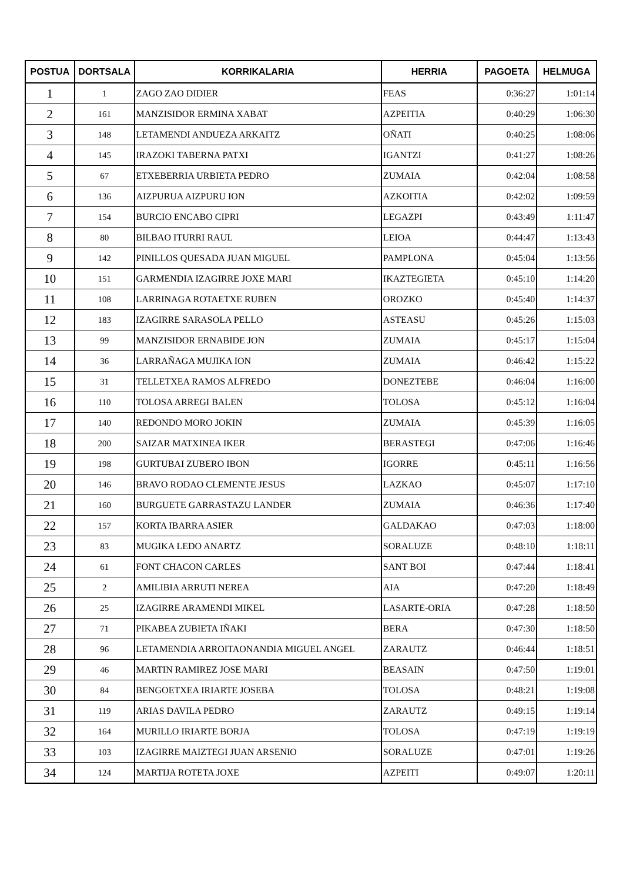| POSTUA | DORTSALA | KORRIKALARIA | HERRIA | PAGOETA | HELMUGA |
| --- | --- | --- | --- | --- | --- |
| 1 | 1 | ZAGO ZAO DIDIER | FEAS | 0:36:27 | 1:01:14 |
| 2 | 161 | MANZISIDOR ERMINA XABAT | AZPEITIA | 0:40:29 | 1:06:30 |
| 3 | 148 | LETAMENDI ANDUEZA ARKAITZ | OÑATI | 0:40:25 | 1:08:06 |
| 4 | 145 | IRAZOKI TABERNA PATXI | IGANTZI | 0:41:27 | 1:08:26 |
| 5 | 67 | ETXEBERRIA URBIETA PEDRO | ZUMAIA | 0:42:04 | 1:08:58 |
| 6 | 136 | AIZPURUA AIZPURU ION | AZKOITIA | 0:42:02 | 1:09:59 |
| 7 | 154 | BURCIO ENCABO CIPRI | LEGAZPI | 0:43:49 | 1:11:47 |
| 8 | 80 | BILBAO ITURRI RAUL | LEIOA | 0:44:47 | 1:13:43 |
| 9 | 142 | PINILLOS QUESADA JUAN MIGUEL | PAMPLONA | 0:45:04 | 1:13:56 |
| 10 | 151 | GARMENDIA IZAGIRRE JOXE MARI | IKAZTEGIETA | 0:45:10 | 1:14:20 |
| 11 | 108 | LARRINAGA ROTAETXE RUBEN | OROZKO | 0:45:40 | 1:14:37 |
| 12 | 183 | IZAGIRRE SARASOLA PELLO | ASTEASU | 0:45:26 | 1:15:03 |
| 13 | 99 | MANZISIDOR ERNABIDE JON | ZUMAIA | 0:45:17 | 1:15:04 |
| 14 | 36 | LARRAÑAGA MUJIKA ION | ZUMAIA | 0:46:42 | 1:15:22 |
| 15 | 31 | TELLETXEA RAMOS ALFREDO | DONEZTEBE | 0:46:04 | 1:16:00 |
| 16 | 110 | TOLOSA ARREGI BALEN | TOLOSA | 0:45:12 | 1:16:04 |
| 17 | 140 | REDONDO MORO JOKIN | ZUMAIA | 0:45:39 | 1:16:05 |
| 18 | 200 | SAIZAR MATXINEA IKER | BERASTEGI | 0:47:06 | 1:16:46 |
| 19 | 198 | GURTUBAI ZUBERO IBON | IGORRE | 0:45:11 | 1:16:56 |
| 20 | 146 | BRAVO RODAO CLEMENTE JESUS | LAZKAO | 0:45:07 | 1:17:10 |
| 21 | 160 | BURGUETE GARRASTAZU LANDER | ZUMAIA | 0:46:36 | 1:17:40 |
| 22 | 157 | KORTA IBARRA ASIER | GALDAKAO | 0:47:03 | 1:18:00 |
| 23 | 83 | MUGIKA LEDO ANARTZ | SORALUZE | 0:48:10 | 1:18:11 |
| 24 | 61 | FONT CHACON CARLES | SANT BOI | 0:47:44 | 1:18:41 |
| 25 | 2 | AMILIBIA ARRUTI NEREA | AIA | 0:47:20 | 1:18:49 |
| 26 | 25 | IZAGIRRE ARAMENDI MIKEL | LASARTE-ORIA | 0:47:28 | 1:18:50 |
| 27 | 71 | PIKABEA ZUBIETA IÑAKI | BERA | 0:47:30 | 1:18:50 |
| 28 | 96 | LETAMENDIA ARROITAONANDIA MIGUEL ANGEL | ZARAUTZ | 0:46:44 | 1:18:51 |
| 29 | 46 | MARTIN RAMIREZ JOSE MARI | BEASAIN | 0:47:50 | 1:19:01 |
| 30 | 84 | BENGOETXEA IRIARTE JOSEBA | TOLOSA | 0:48:21 | 1:19:08 |
| 31 | 119 | ARIAS DAVILA PEDRO | ZARAUTZ | 0:49:15 | 1:19:14 |
| 32 | 164 | MURILLO IRIARTE BORJA | TOLOSA | 0:47:19 | 1:19:19 |
| 33 | 103 | IZAGIRRE MAIZTEGI JUAN ARSENIO | SORALUZE | 0:47:01 | 1:19:26 |
| 34 | 124 | MARTIJA ROTETA JOXE | AZPEITI | 0:49:07 | 1:20:11 |